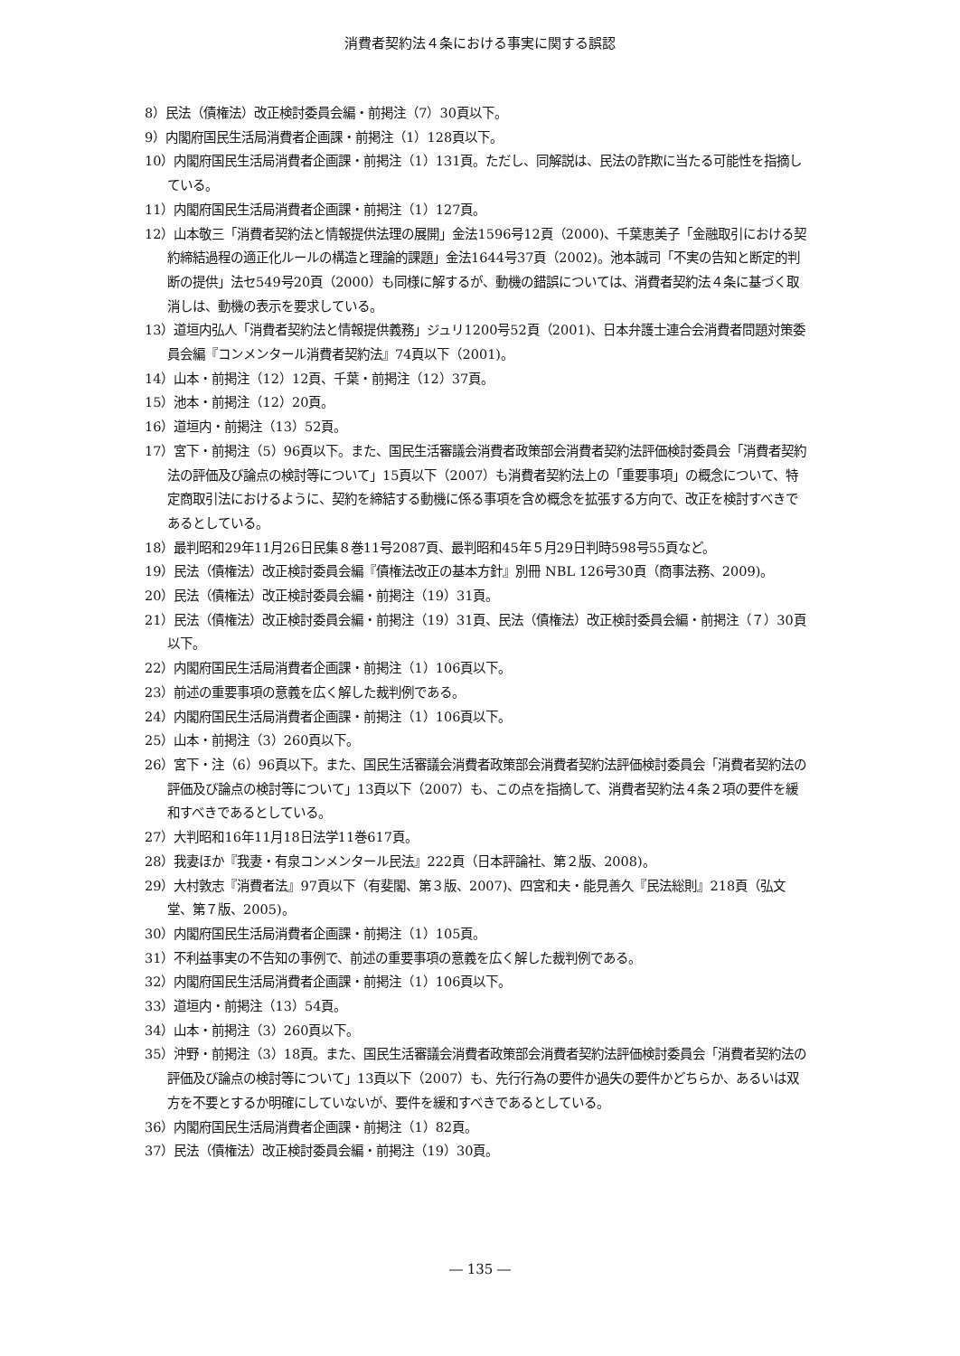消費者契約法４条における事実に関する誤認
8）民法（債権法）改正検討委員会編・前掲注（7）30頁以下。
9）内閣府国民生活局消費者企画課・前掲注（1）128頁以下。
10）内閣府国民生活局消費者企画課・前掲注（1）131頁。ただし、同解説は、民法の詐欺に当たる可能性を指摘している。
11）内閣府国民生活局消費者企画課・前掲注（1）127頁。
12）山本敬三「消費者契約法と情報提供法理の展開」金法1596号12頁（2000)、千葉恵美子「金融取引における契約締結過程の適正化ルールの構造と理論的課題」金法1644号37頁（2002)。池本誠司「不実の告知と断定的判断の提供」法セ549号20頁（2000）も同様に解するが、動機の錯誤については、消費者契約法４条に基づく取消しは、動機の表示を要求している。
13）道垣内弘人「消費者契約法と情報提供義務」ジュリ1200号52頁（2001)、日本弁護士連合会消費者問題対策委員会編『コンメンタール消費者契約法』74頁以下（2001)。
14）山本・前掲注（12）12頁、千葉・前掲注（12）37頁。
15）池本・前掲注（12）20頁。
16）道垣内・前掲注（13）52頁。
17）宮下・前掲注（5）96頁以下。また、国民生活審議会消費者政策部会消費者契約法評価検討委員会「消費者契約法の評価及び論点の検討等について」15頁以下（2007）も消費者契約法上の「重要事項」の概念について、特定商取引法におけるように、契約を締結する動機に係る事項を含め概念を拡張する方向で、改正を検討すべきであるとしている。
18）最判昭和29年11月26日民集８巻11号2087頁、最判昭和45年５月29日判時598号55頁など。
19）民法（債権法）改正検討委員会編『債権法改正の基本方針』別冊 NBL 126号30頁（商事法務、2009)。
20）民法（債権法）改正検討委員会編・前掲注（19）31頁。
21）民法（債権法）改正検討委員会編・前掲注（19）31頁、民法（債権法）改正検討委員会編・前掲注（７）30頁以下。
22）内閣府国民生活局消費者企画課・前掲注（1）106頁以下。
23）前述の重要事項の意義を広く解した裁判例である。
24）内閣府国民生活局消費者企画課・前掲注（1）106頁以下。
25）山本・前掲注（3）260頁以下。
26）宮下・注（6）96頁以下。また、国民生活審議会消費者政策部会消費者契約法評価検討委員会「消費者契約法の評価及び論点の検討等について」13頁以下（2007）も、この点を指摘して、消費者契約法４条２項の要件を緩和すべきであるとしている。
27）大判昭和16年11月18日法学11巻617頁。
28）我妻ほか『我妻・有泉コンメンタール民法』222頁（日本評論社、第２版、2008)。
29）大村敦志『消費者法』97頁以下（有斐閣、第３版、2007)、四宮和夫・能見善久『民法総則』218頁（弘文堂、第７版、2005)。
30）内閣府国民生活局消費者企画課・前掲注（1）105頁。
31）不利益事実の不告知の事例で、前述の重要事項の意義を広く解した裁判例である。
32）内閣府国民生活局消費者企画課・前掲注（1）106頁以下。
33）道垣内・前掲注（13）54頁。
34）山本・前掲注（3）260頁以下。
35）沖野・前掲注（3）18頁。また、国民生活審議会消費者政策部会消費者契約法評価検討委員会「消費者契約法の評価及び論点の検討等について」13頁以下（2007）も、先行行為の要件か過失の要件かどちらか、あるいは双方を不要とするか明確にしていないが、要件を緩和すべきであるとしている。
36）内閣府国民生活局消費者企画課・前掲注（1）82頁。
37）民法（債権法）改正検討委員会編・前掲注（19）30頁。
― 135 ―